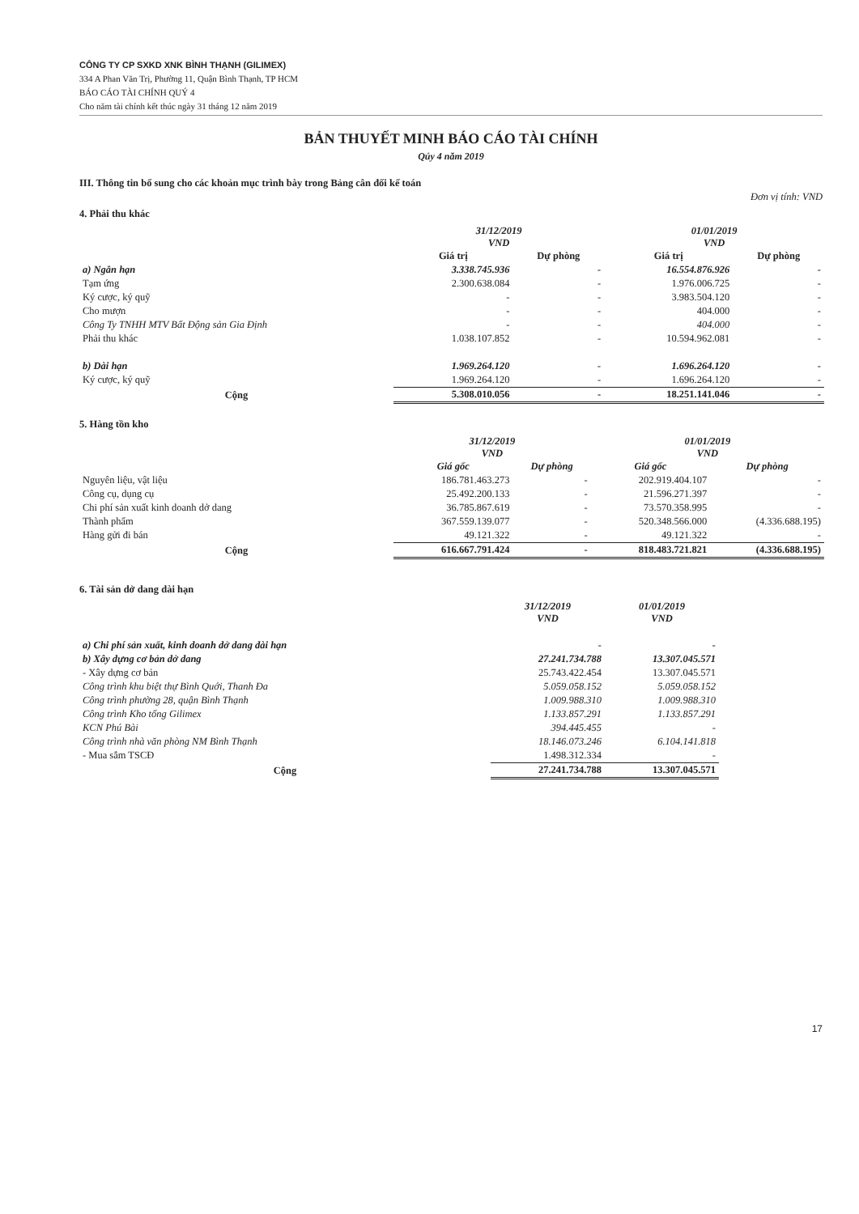CÔNG TY CP SXKD XNK BÌNH THẠNH (GILIMEX)
334 A Phan Văn Trị, Phường 11, Quận Bình Thạnh, TP HCM
BÁO CÁO TÀI CHÍNH QUÝ 4
Cho năm tài chính kết thúc ngày 31 tháng 12 năm 2019
BẢN THUYẾT MINH BÁO CÁO TÀI CHÍNH
Qúy 4 năm 2019
III. Thông tin bổ sung cho các khoản mục trình bày trong Bảng cân đối kế toán
Đơn vị tính: VND
4. Phải thu khác
| | 31/12/2019 VND | | 01/01/2019 VND | |
| --- | --- | --- | --- | --- |
| | Giá trị | Dự phòng | Giá trị | Dự phòng |
| a) Ngắn hạn | 3.338.745.936 | - | 16.554.876.926 | - |
| Tạm ứng | 2.300.638.084 | - | 1.976.006.725 | - |
| Ký cược, ký quỹ | - | - | 3.983.504.120 | - |
| Cho mượn | - | - | 404.000 | - |
| Công Ty TNHH MTV Bất Động sản Gia Định | - | - | 404.000 | - |
| Phải thu khác | 1.038.107.852 | - | 10.594.962.081 | - |
| b) Dài hạn | 1.969.264.120 | - | 1.696.264.120 | - |
| Ký cược, ký quỹ | 1.969.264.120 | - | 1.696.264.120 | - |
| Cộng | 5.308.010.056 | - | 18.251.141.046 | - |
5. Hàng tồn kho
| | 31/12/2019 VND | | 01/01/2019 VND | |
| --- | --- | --- | --- | --- |
| | Giá gốc | Dự phòng | Giá gốc | Dự phòng |
| Nguyên liệu, vật liệu | 186.781.463.273 | - | 202.919.404.107 | - |
| Công cụ, dụng cụ | 25.492.200.133 | - | 21.596.271.397 | - |
| Chi phí sản xuất kinh doanh dở dang | 36.785.867.619 | - | 73.570.358.995 | - |
| Thành phẩm | 367.559.139.077 | - | 520.348.566.000 | (4.336.688.195) |
| Hàng gửi đi bán | 49.121.322 | - | 49.121.322 | - |
| Cộng | 616.667.791.424 | - | 818.483.721.821 | (4.336.688.195) |
6. Tài sản dở dang dài hạn
| | 31/12/2019 VND | 01/01/2019 VND |
| --- | --- | --- |
| a) Chi phí sản xuất, kinh doanh dở dang dài hạn | - | - |
| b) Xây dựng cơ bản dở dang | 27.241.734.788 | 13.307.045.571 |
| - Xây dựng cơ bản | 25.743.422.454 | 13.307.045.571 |
| Công trình khu biệt thự Bình Quới, Thanh Đa | 5.059.058.152 | 5.059.058.152 |
| Công trình phường 28, quận Bình Thạnh | 1.009.988.310 | 1.009.988.310 |
| Công trình Kho tổng Gilimex | 1.133.857.291 | 1.133.857.291 |
| KCN Phú Bài | 394.445.455 | - |
| Công trình nhà văn phòng NM Bình Thạnh | 18.146.073.246 | 6.104.141.818 |
| - Mua sắm TSCĐ | 1.498.312.334 | - |
| Cộng | 27.241.734.788 | 13.307.045.571 |
17